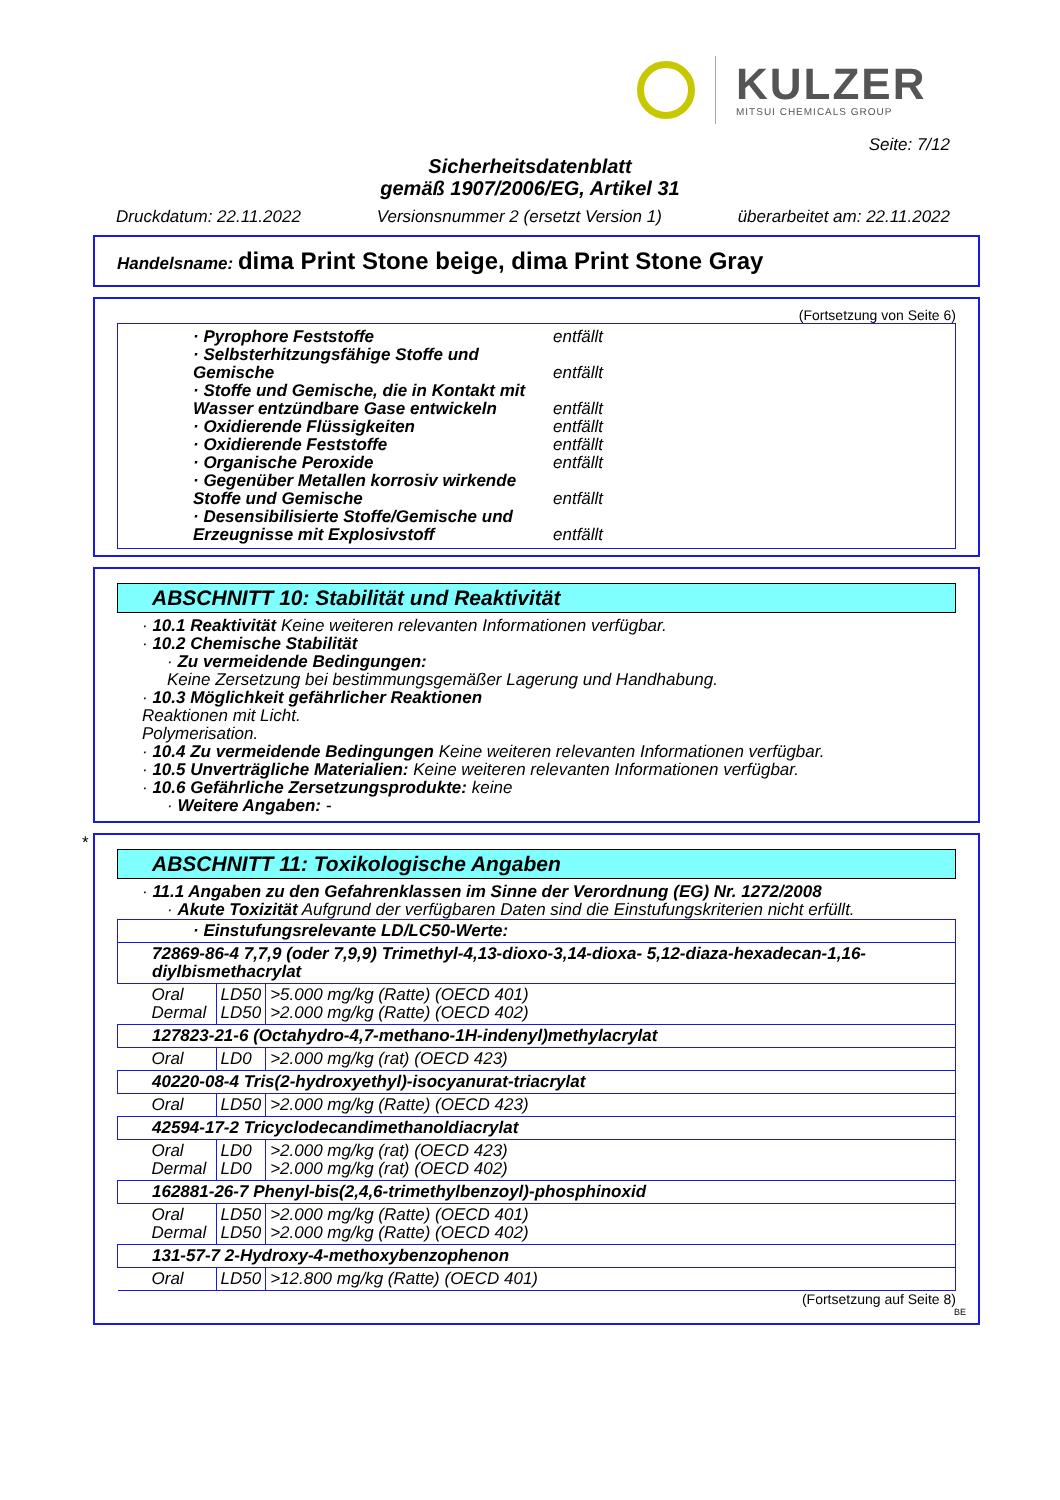KULZER
MITSUI CHEMICALS GROUP
Seite: 7/12
Sicherheitsdatenblatt
gemäß 1907/2006/EG, Artikel 31
Druckdatum: 22.11.2022 Versionsnummer 2 (ersetzt Version 1) überarbeitet am: 22.11.2022
Handelsname: dima Print Stone beige, dima Print Stone Gray
(Fortsetzung von Seite 6)
· Pyrophore Feststoffe entfällt
· Selbsterhitzungsfähige Stoffe und Gemische entfällt
· Stoffe und Gemische, die in Kontakt mit Wasser entzündbare Gase entwickeln entfällt
· Oxidierende Flüssigkeiten entfällt
· Oxidierende Feststoffe entfällt
· Organische Peroxide entfällt
· Gegenüber Metallen korrosiv wirkende Stoffe und Gemische entfällt
· Desensibilisierte Stoffe/Gemische und Erzeugnisse mit Explosivstoff entfällt
ABSCHNITT 10: Stabilität und Reaktivität
· 10.1 Reaktivität Keine weiteren relevanten Informationen verfügbar.
· 10.2 Chemische Stabilität
· Zu vermeidende Bedingungen:
Keine Zersetzung bei bestimmungsgemäßer Lagerung und Handhabung.
· 10.3 Möglichkeit gefährlicher Reaktionen
Reaktionen mit Licht.
Polymerisation.
· 10.4 Zu vermeidende Bedingungen Keine weiteren relevanten Informationen verfügbar.
· 10.5 Unverträgliche Materialien: Keine weiteren relevanten Informationen verfügbar.
· 10.6 Gefährliche Zersetzungsprodukte: keine
· Weitere Angaben: -
*
ABSCHNITT 11: Toxikologische Angaben
· 11.1 Angaben zu den Gefahrenklassen im Sinne der Verordnung (EG) Nr. 1272/2008
· Akute Toxizität Aufgrund der verfügbaren Daten sind die Einstufungskriterien nicht erfüllt.
| · Einstufungsrelevante LD/LC50-Werte: | | |
| 72869-86-4 7,7,9 (oder 7,9,9) Trimethyl-4,13-dioxo-3,14-dioxa- 5,12-diaza-hexadecan-1,16-diylbismethacrylat | | |
| Oral Dermal | LD50 LD50 | >5.000 mg/kg (Ratte) (OECD 401) >2.000 mg/kg (Ratte) (OECD 402) |
| 127823-21-6 (Octahydro-4,7-methano-1H-indenyl)methylacrylat | | |
| Oral | LD0 | >2.000 mg/kg (rat) (OECD 423) |
| 40220-08-4 Tris(2-hydroxyethyl)-isocyanurat-triacrylat | | |
| Oral | LD50 | >2.000 mg/kg (Ratte) (OECD 423) |
| 42594-17-2 Tricyclodecandimethanoldiacrylat | | |
| Oral Dermal | LD0 LD0 | >2.000 mg/kg (rat) (OECD 423) >2.000 mg/kg (rat) (OECD 402) |
| 162881-26-7 Phenyl-bis(2,4,6-trimethylbenzoyl)-phosphinoxid | | |
| Oral Dermal | LD50 LD50 | >2.000 mg/kg (Ratte) (OECD 401) >2.000 mg/kg (Ratte) (OECD 402) |
| 131-57-7 2-Hydroxy-4-methoxybenzophenon | | |
| Oral | LD50 | >12.800 mg/kg (Ratte) (OECD 401) |
(Fortsetzung auf Seite 8)
BE